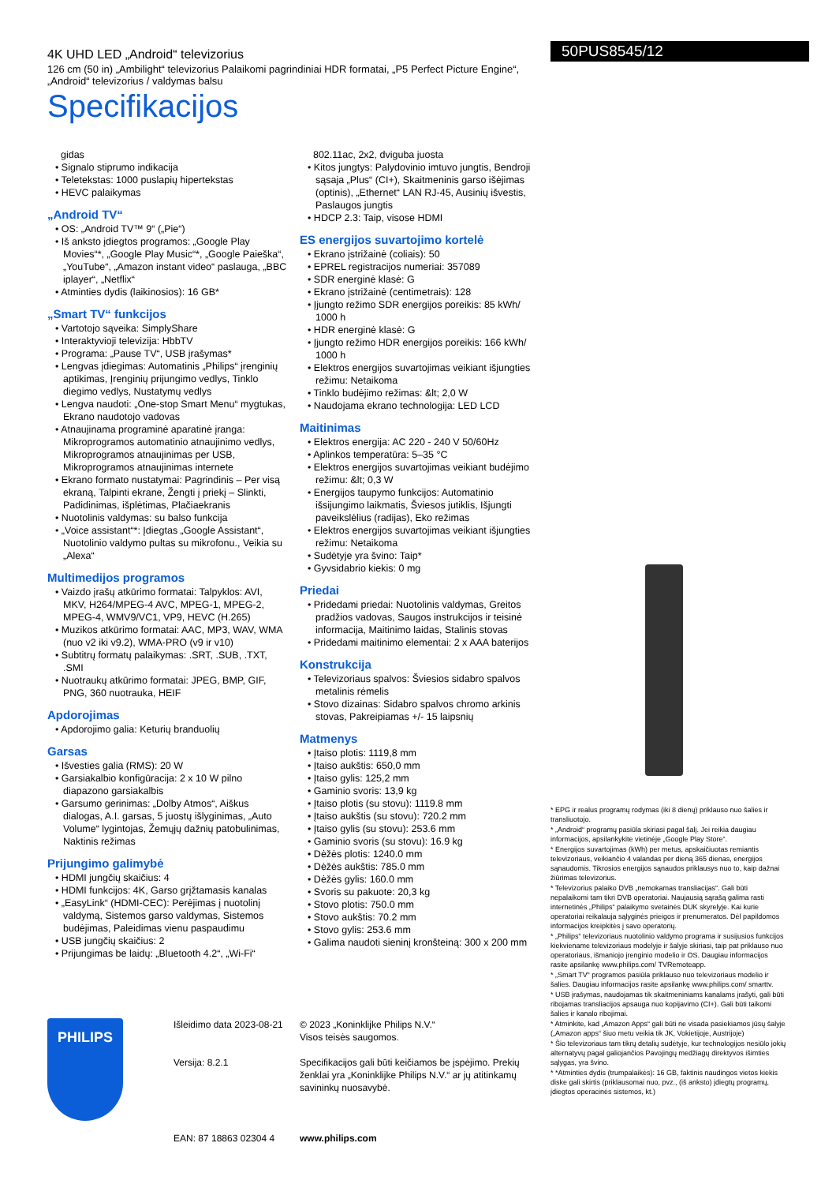4K UHD LED „Android“ televizorius
126 cm (50 in) „Ambilight“ televizorius Palaikomi pagrindiniai HDR formatai, „P5 Perfect Picture Engine“, „Android“ televizorius / valdymas balsu
Specifikacijos
50PUS8545/12
gidas
• Signalo stiprumo indikacija
• Teletekstas: 1000 puslapių hipertekstas
• HEVC palaikymas
„Android TV“
• OS: „Android TV™ 9“ („Pie“)
• Iš anksto įdiegtos programos: „Google Play Movies“*, „Google Play Music“*, „Google Paieška“, „YouTube“, „Amazon instant video“ paslauga, „BBC iplayer“, „Netflix“
• Atminties dydis (laikinosios): 16 GB*
„Smart TV“ funkcijos
• Vartotojo sąveika: SimplyShare
• Interaktyvioji televizija: HbbTV
• Programa: „Pause TV“, USB įrašymas*
• Lengvas įdiegimas: Automatinis „Philips“ įrenginių aptikimas, Įrenginių prijungimo vedlys, Tinklo diegimo vedlys, Nustatymų vedlys
• Lengva naudoti: „One-stop Smart Menu“ mygtukas, Ekrano naudotojo vadovas
• Atnaujinama programinė aparatinė įranga: Mikroprogramos automatinio atnaujinimo vedlys, Mikroprogramos atnaujinimas per USB, Mikroprogramos atnaujinimas internete
• Ekrano formato nustatymai: Pagrindinis – Per visą ekraną, Talpinti ekrane, Žengti į priekį – Slinkti, Padidinimas, išplėtimas, Plačiaekranis
• Nuotolinis valdymas: su balso funkcija
• „Voice assistant“*: Įdiegtas „Google Assistant“, Nuotolinio valdymo pultas su mikrofonu., Veikia su „Alexa“
Multimedijos programos
• Vaizdo įrašų atkūrimo formatai: Talpyklos: AVI, MKV, H264/MPEG-4 AVC, MPEG-1, MPEG-2, MPEG-4, WMV9/VC1, VP9, HEVC (H.265)
• Muzikos atkūrimo formatai: AAC, MP3, WAV, WMA (nuo v2 iki v9.2), WMA-PRO (v9 ir v10)
• Subtitrų formatų palaikymas: .SRT, .SUB, .TXT, .SMI
• Nuotraukų atkūrimo formatai: JPEG, BMP, GIF, PNG, 360 nuotrauka, HEIF
Apdorojimas
• Apdorojimo galia: Keturių branduolių
Garsas
• Išvesties galia (RMS): 20 W
• Garsiakalbio konfigūracija: 2 x 10 W pilno diapazono garsiakalbis
• Garsumo gerinimas: „Dolby Atmos“, Aiškus dialogas, A.I. garsas, 5 juostų išlyginimas, „Auto Volume“ lygintojas, Žemųjų dažnių patobulinimas, Naktinis režimas
Prijungimo galimybė
• HDMI jungčių skaičius: 4
• HDMI funkcijos: 4K, Garso grįžtamasis kanalas
• „EasyLink“ (HDMI-CEC): Perėjimas į nuotolinį valdymą, Sistemos garso valdymas, Sistemos budėjimas, Paleidimas vienu paspaudimu
• USB jungčių skaičius: 2
• Prijungimas be laidų: „Bluetooth 4.2“, „Wi-Fi“
802.11ac, 2x2, dviguba juosta
• Kitos jungtys: Palydovinio imtuvo jungtis, Bendroji sąsaja „Plus“ (CI+), Skaitmeninis garso išėjimas (optinis), „Ethernet“ LAN RJ-45, Ausinių išvestis, Paslaugos jungtis
• HDCP 2.3: Taip, visose HDMI
ES energijos suvartojimo kortelė
• Ekrano įstrižainė (coliais): 50
• EPREL registracijos numeriai: 357089
• SDR energinė klasė: G
• Ekrano įstrižainė (centimetrais): 128
• Įjungto režimo SDR energijos poreikis: 85 kWh/ 1000 h
• HDR energinė klasė: G
• Įjungto režimo HDR energijos poreikis: 166 kWh/ 1000 h
• Elektros energijos suvartojimas veikiant išjungties režimu: Netaikoma
• Tinklo budėjimo režimas: &lt; 2,0 W
• Naudojama ekrano technologija: LED LCD
Maitinimas
• Elektros energija: AC 220 - 240 V 50/60Hz
• Aplinkos temperatūra: 5–35 °C
• Elektros energijos suvartojimas veikiant budėjimo režimu: &lt; 0,3 W
• Energijos taupymo funkcijos: Automatinio išsijungimo laikmatis, Šviesos jutiklis, Išjungti paveikslėlius (radijas), Eko režimas
• Elektros energijos suvartojimas veikiant išjungties režimu: Netaikoma
• Sudėtyje yra švino: Taip*
• Gyvsidabrio kiekis: 0 mg
Priedai
• Pridedami priedai: Nuotolinis valdymas, Greitos pradžios vadovas, Saugos instrukcijos ir teisinė informacija, Maitinimo laidas, Stalinis stovas
• Pridedami maitinimo elementai: 2 x AAA baterijos
Konstrukcija
• Televizoriaus spalvos: Šviesios sidabro spalvos metalinis rėmelis
• Stovo dizainas: Sidabro spalvos chromo arkinis stovas, Pakreipiamas +/- 15 laipsnių
Matmenys
• Įtaiso plotis: 1119,8 mm
• Įtaiso aukštis: 650,0 mm
• Įtaiso gylis: 125,2 mm
• Gaminio svoris: 13,9 kg
• Įtaiso plotis (su stovu): 1119.8 mm
• Įtaiso aukštis (su stovu): 720.2 mm
• Įtaiso gylis (su stovu): 253.6 mm
• Gaminio svoris (su stovu): 16.9 kg
• Dėžės plotis: 1240.0 mm
• Dėžės aukštis: 785.0 mm
• Dėžės gylis: 160.0 mm
• Svoris su pakuote: 20,3 kg
• Stovo plotis: 750.0 mm
• Stovo aukštis: 70.2 mm
• Stovo gylis: 253.6 mm
• Galima naudoti sieninį kronšteiną: 300 x 200 mm
* EPG ir realus programų rodymas (iki 8 dienų) priklauso nuo šalies ir transliuotojo.
* „Android“ programų pasiūla skiriasi pagal šalį. Jei reikia daugiau informacijos, apsilankykite vietinėje „Google Play Store“.
* Energijos suvartojimas (kWh) per metus, apskaičiuotas remiantis televizoriaus, veikiančio 4 valandas per dieną 365 dienas, energijos sąnaudomis. Tikrosios energijos sąnaudos priklausys nuo to, kaip dažnai žiūrimas televizorius.
* Televizorius palaiko DVB „nemokamas transliacijas“. Gali būti nepalaikomi tam tikri DVB operatoriai. Naujausią sąrašą galima rasti internetinės „Philips“ palaikymo svetainės DUK skyrelyje. Kai kurie operatoriai reikalauja sąlyginės prieigos ir prenumeratos. Dėl papildomos informacijos kreipkitės į savo operatorių.
* „Philips“ televizoriaus nuotolinio valdymo programa ir susijusios funkcijos kiekviename televizoriaus modelyje ir šalyje skiriasi, taip pat priklauso nuo operatoriaus, išmaniojo įrenginio modelio ir OS. Daugiau informacijos rasite apsilankę www.philips.com/ TVRemoteapp.
* „Smart TV“ programos pasiūla priklauso nuo televizoriaus modelio ir šalies. Daugiau informacijos rasite apsilankę www.philips.com/ smarttv.
* USB įrašymas, naudojamas tik skaitmeniniams kanalams įrašyti, gali būti ribojamas transliacijos apsauga nuo kopijavimo (CI+). Gali būti taikomi šalies ir kanalo ribojimai.
* Atminkite, kad „Amazon Apps“ gali būti ne visada pasiekiamos jūsų šalyje („Amazon apps“ šiuo metu veikia tik JK, Vokietijoje, Austrijoje)
* Šio televizoriaus tam tikrų detalių sudėtyje, kur technologijos nesiūlo jokių alternatyvų pagal galiojančios Pavojingų medžiagų direktyvos išimties sąlygas, yra švino.
* *Atminties dydis (trumpalaikės): 16 GB, faktinis naudingos vietos kiekis diske gali skirtis (priklausomai nuo, pvz., (iš anksto) įdiegtų programų, įdiegtos operacinės sistemos, kt.)
PHILIPS
Išleidimo data 2023-08-21
Versija: 8.2.1
EAN: 87 18863 02304 4
© 2023 „Koninklijke Philips N.V.“
Visos teisės saugomos.
Specifikacijos gali būti keičiamos be įspėjimo. Prekių ženklai yra „Koninklijke Philips N.V.“ ar jų atitinkamų savininkų nuosavybė.
www.philips.com